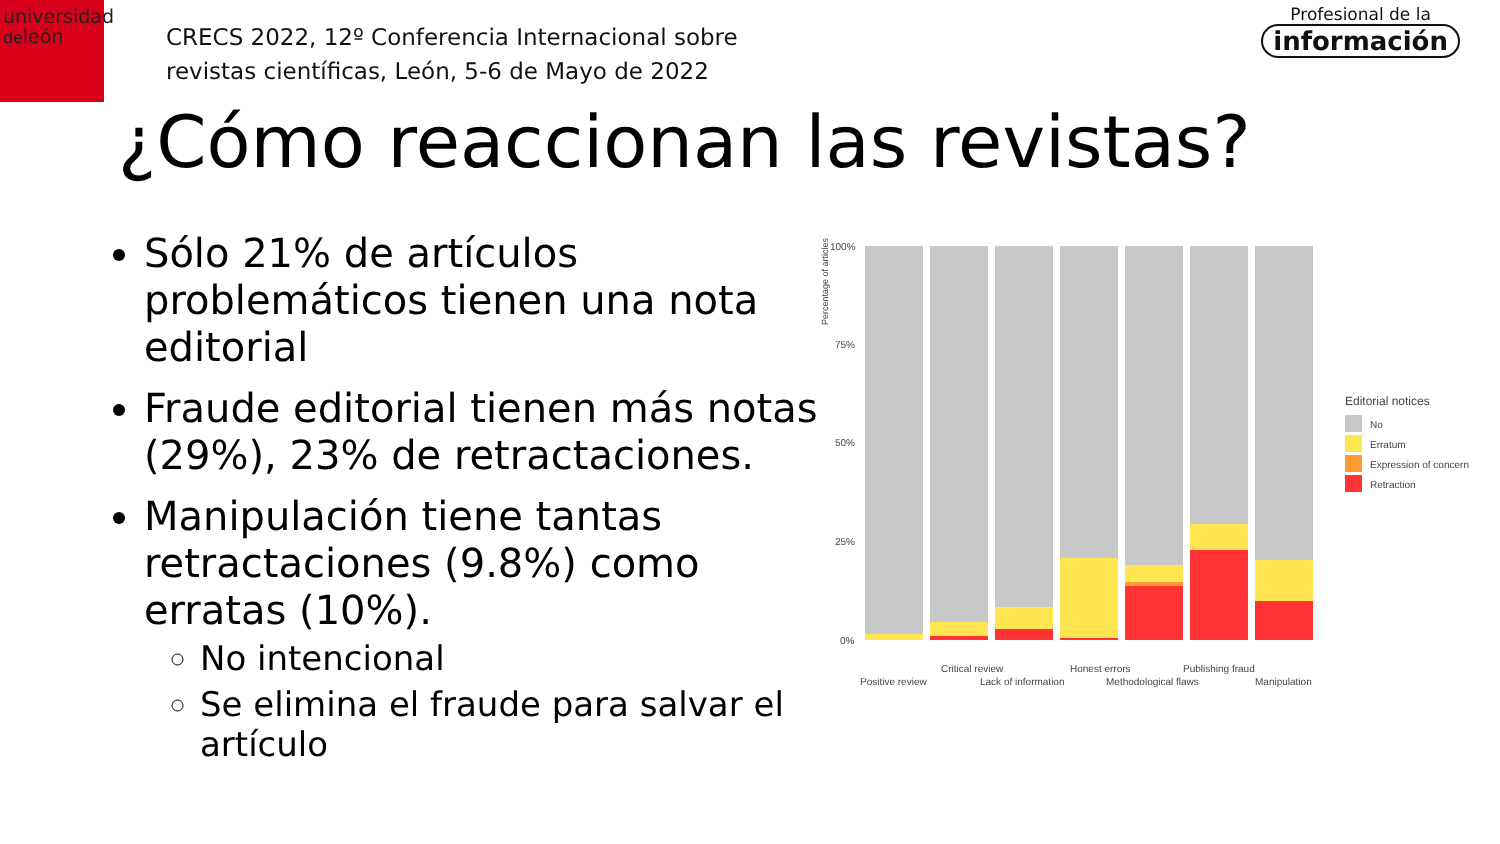universidad
deleón
CRECS 2022, 12º Conferencia Internacional sobre
revistas científicas, León, 5-6 de Mayo de 2022
Profesional de la
información
¿Cómo reaccionan las revistas?
Sólo 21% de artículos problemáticos tienen una nota editorial
Fraude editorial tienen más notas (29%), 23% de retractaciones.
Manipulación tiene tantas retractaciones (9.8%) como erratas (10%).
No intencional
Se elimina el fraude para salvar el artículo
Percentage of articles
100%
75%
50%
25%
0%
Critical review
Honest errors
Publishing fraud
Positive review
Lack of information
Methodological flaws
Manipulation
Editorial notices
No
Erratum
Expression of concern
Retraction